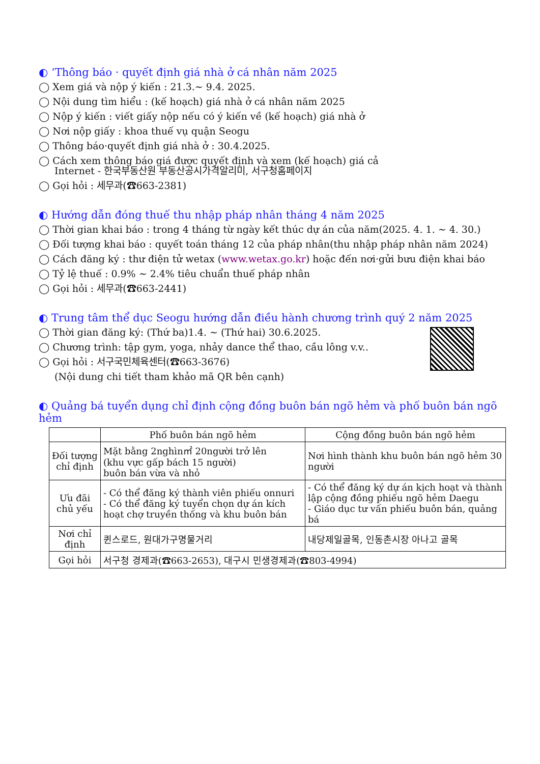◐ ‘Thông báo · quyết định giá nhà ở cá nhân năm 2025
◯ Xem giá và nộp ý kiến : 21.3.~ 9.4. 2025.
◯ Nội dung tìm hiểu : (kế hoạch) giá nhà ở cá nhân năm 2025
◯ Nộp ý kiến : viết giấy nộp nếu có ý kiến về (kế hoạch) giá nhà ở
◯ Nơi nộp giấy : khoa thuế vụ quận Seogu
◯ Thông báo·quyết định giá nhà ở : 30.4.2025.
◯ Cách xem thông báo giá được quyết định và xem (kế hoạch) giá cả
Internet - 한국부동산원 부동산공시가격알리미, 서구청홈페이지
◯ Gọi hỏi : 세무과(☎663-2381)
◐ Hướng dẫn đóng thuế thu nhập pháp nhân tháng 4 năm 2025
◯ Thời gian khai báo : trong 4 tháng từ ngày kết thúc dự án của năm(2025. 4. 1. ~ 4. 30.)
◯ Đối tượng khai báo : quyết toán tháng 12 của pháp nhân(thu nhập pháp nhân năm 2024)
◯ Cách đăng ký : thư điện tử wetax (www.wetax.go.kr) hoặc đến nơi·gửi bưu điện khai báo
◯ Tỷ lệ thuế : 0.9% ~ 2.4% tiêu chuẩn thuế pháp nhân
◯ Gọi hỏi : 세무과(☎663-2441)
◐ Trung tâm thể dục Seogu hướng dẫn điều hành chương trình quý 2 năm 2025
◯ Thời gian đăng ký: (Thứ ba)1.4. ~ (Thứ hai) 30.6.2025.
◯ Chương trình: tập gym, yoga, nhảy dance thể thao, cầu lông v.v..
◯ Gọi hỏi : 서구국민체육센터(☎663-3676)
(Nội dung chi tiết tham khảo mã QR bên cạnh)
◐ Quảng bá tuyển dụng chỉ định cộng đồng buôn bán ngõ hẻm và phố buôn bán ngõ hẻm
| | Phố buôn bán ngõ hẻm | Cộng đồng buôn bán ngõ hẻm |
| --- | --- | --- |
| Đối tượng chỉ định | Mặt bằng 2nghìn㎡ 20người trở lên (khu vực gấp bách 15 người) buôn bán vừa và nhỏ | Nơi hình thành khu buôn bán ngõ hẻm 30 người |
| Ưu đãi chủ yếu | - Có thể đăng ký thành viên phiếu onnuri - Có thể đăng ký tuyển chọn dự án kích hoạt chợ truyền thống và khu buôn bán | - Có thể đăng ký dự án kịch hoạt và thành lập cộng đồng phiếu ngõ hẻm Daegu - Giáo dục tư vấn phiếu buôn bán, quảng bá |
| Nơi chỉ định | 퀸스로드, 원대가구명물거리 | 내당제일골목, 인동촌시장 아나고 골목 |
| Gọi hỏi | 서구청 경제과(☎663-2653), 대구시 민생경제과(☎803-4994) | |